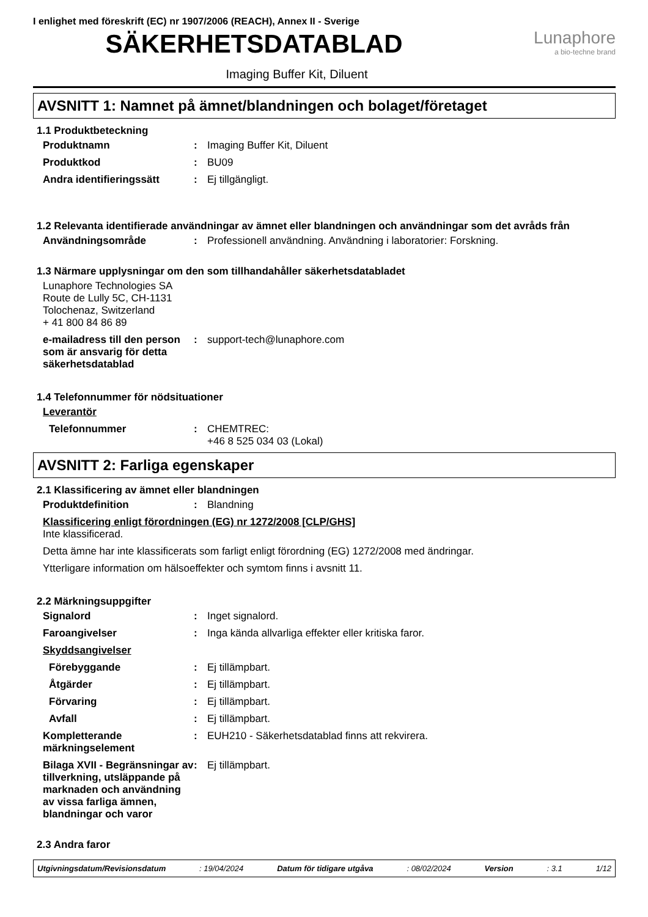I enlighet med föreskrift (EC) nr 1907/2006 (REACH), Annex II - Sverige
SÄKERHETSDATABLAD
Lunaphore
a bio-techne brand
Imaging Buffer Kit, Diluent
AVSNITT 1: Namnet på ämnet/blandningen och bolaget/företaget
1.1 Produktbeteckning
Produktnamn : Imaging Buffer Kit, Diluent
Produktkod : BU09
Andra identifieringssätt : Ej tillgängligt.
1.2 Relevanta identifierade användningar av ämnet eller blandningen och användningar som det avråds från
Användningsområde : Professionell användning. Användning i laboratorier: Forskning.
1.3 Närmare upplysningar om den som tillhandahåller säkerhetsdatabladet
Lunaphore Technologies SA
Route de Lully 5C, CH-1131
Tolochenaz, Switzerland
+ 41 800 84 86 89
e-mailadress till den person som är ansvarig för detta säkerhetsdatablad
: support-tech@lunaphore.com
1.4 Telefonnummer för nödsituationer
Leverantör
Telefonnummer : CHEMTREC:
+46 8 525 034 03 (Lokal)
AVSNITT 2: Farliga egenskaper
2.1 Klassificering av ämnet eller blandningen
Produktdefinition : Blandning
Klassificering enligt förordningen (EG) nr 1272/2008 [CLP/GHS]
Inte klassificerad.
Detta ämne har inte klassificerats som farligt enligt förordning (EG) 1272/2008 med ändringar.
Ytterligare information om hälsoeffekter och symtom finns i avsnitt 11.
2.2 Märkningsuppgifter
Signalord : Inget signalord.
Faroangivelser : Inga kända allvarliga effekter eller kritiska faror.
Skyddsangivelser
Förebyggande : Ej tillämpbart.
Åtgärder : Ej tillämpbart.
Förvaring : Ej tillämpbart.
Avfall : Ej tillämpbart.
Kompletterande märkningselement
: EUH210 - Säkerhetsdatablad finns att rekvirera.
Bilaga XVII - Begränsningar av tillverkning, utsläppande på marknaden och användning av vissa farliga ämnen, blandningar och varor
: Ej tillämpbart.
2.3 Andra faror
Utgivningsdatum/Revisionsdatum: 19/04/2024 Datum för tidigare utgåva: 08/02/2024 Version: 3.1 1/12